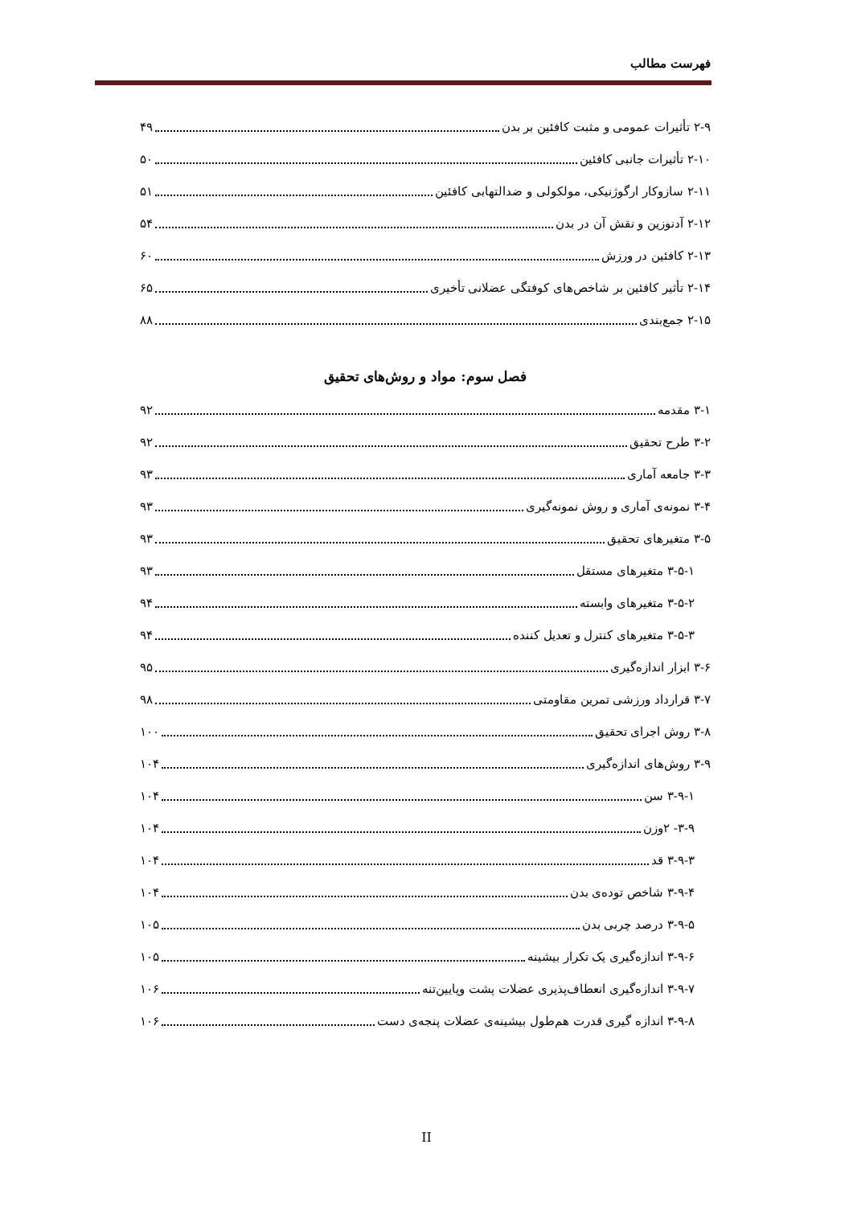فهرست مطالب
۲-۹ تأثیرات عمومی و مثبت کافئین بر بدن ۴۹
۲-۱۰ تأثیرات جانبی کافئین ۵۰
۲-۱۱ سازوکار ارگوژنیکی، مولکولی و ضدالتهابی کافئین ۵۱
۲-۱۲ آدنوزین و نقش آن در بدن ۵۴
۲-۱۳ کافئین در ورزش ۶۰
۲-۱۴ تأثیر کافئین بر شاخص‌های کوفتگی عضلانی تأخیری ۶۵
۲-۱۵ جمع‌بندی ۸۸
فصل سوم: مواد و روش‌های تحقیق
۳-۱ مقدمه ۹۲
۳-۲ طرح تحقیق ۹۲
۳-۳ جامعه آماری ۹۳
۳-۴ نمونه‌ی آماری و روش نمونه‌گیری ۹۳
۳-۵ متغیرهای تحقیق ۹۳
۳-۵-۱ متغیرهای مستقل ۹۳
۳-۵-۲ متغیرهای وابسته ۹۴
۳-۵-۳ متغیرهای کنترل و تعدیل کننده ۹۴
۳-۶ ابزار اندازه‌گیری ۹۵
۳-۷ قرارداد ورزشی تمرین مقاومتی ۹۸
۳-۸ روش اجرای تحقیق ۱۰۰
۳-۹ روش‌های اندازه‌گیری ۱۰۴
۳-۹-۱ سن ۱۰۴
۳-۹- ۲وزن ۱۰۴
۳-۹-۳ قد ۱۰۴
۳-۹-۴ شاخص توده‌ی بدن ۱۰۴
۳-۹-۵ درصد چربی بدن ۱۰۵
۳-۹-۶ اندازه‌گیری یک تکرار بیشینه ۱۰۵
۳-۹-۷ اندازه‌گیری انعطاف‌پذیری عضلات پشت وپایین‌تنه ۱۰۶
۳-۹-۸ اندازه گیری قدرت هم‌طول بیشینه‌ی عضلات پنجه‌ی دست ۱۰۶
II